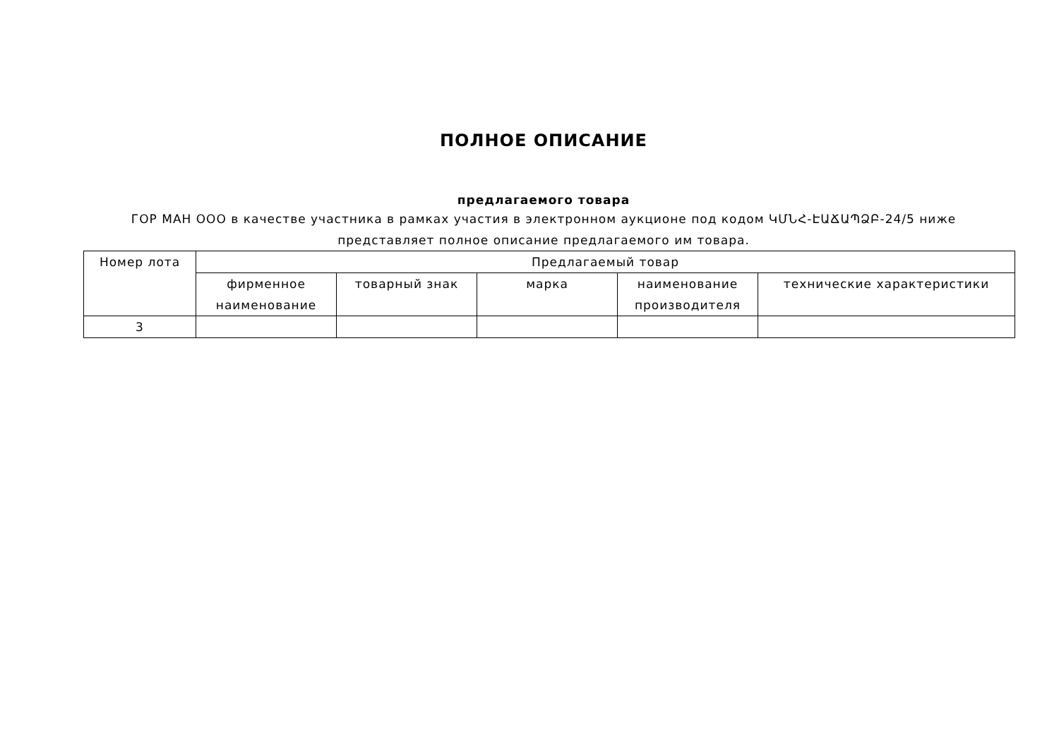ПОЛНОЕ ОПИСАНИЕ
предлагаемого товара
ГОР МАН ООО в качестве участника в рамках участия в электронном аукционе под кодом ԿՄՆՀ-ԷԱՃԱՊՁԲ-24/5 ниже представляет полное описание предлагаемого им товара.
| Номер лота | Предлагаемый товар | | | | |
| --- | --- | --- | --- | --- | --- |
| | фирменное наименование | товарный знак | марка | наименование производителя | технические характеристики |
| 3 | | | | | |